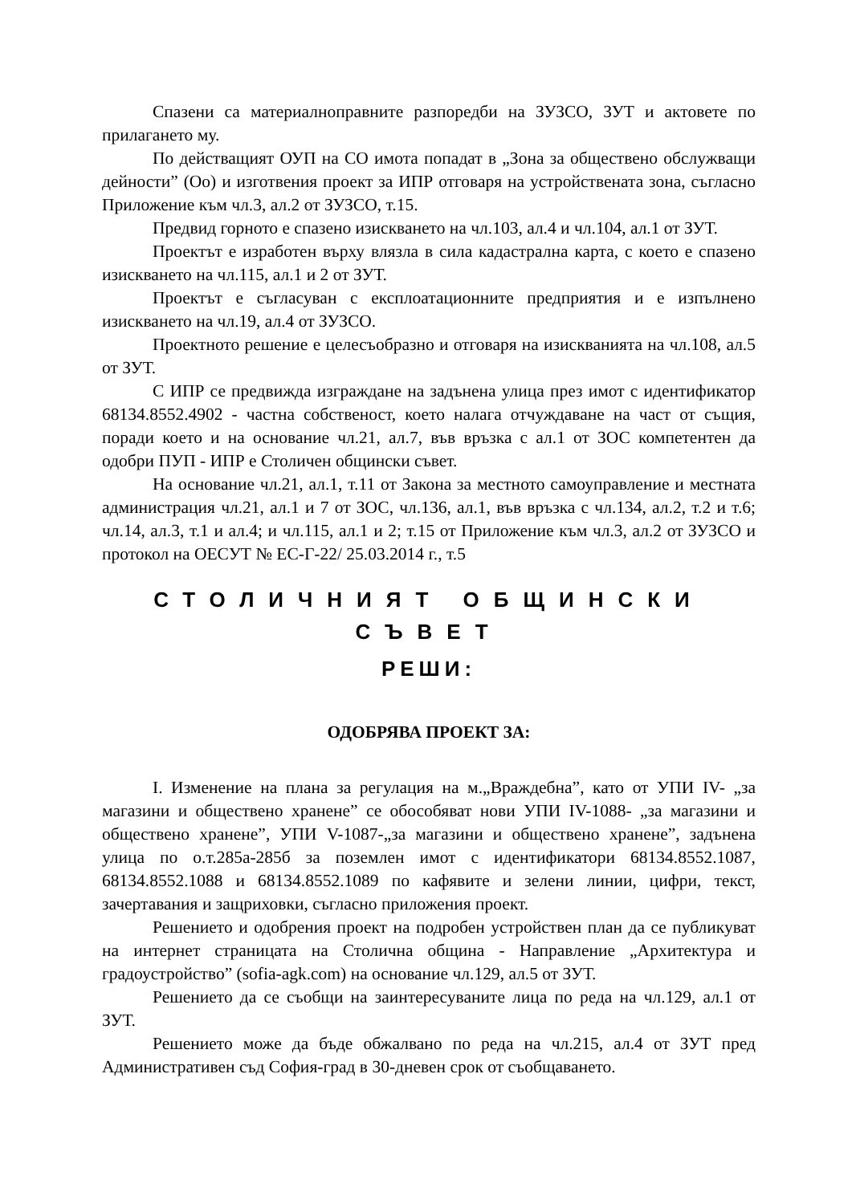Спазени са материалноправните разпоредби на ЗУЗСО, ЗУТ и актовете по прилагането му.
По действащият ОУП на СО имота попадат в „Зона за обществено обслужващи дейности” (Оо) и изготвения проект за ИПР отговаря на устройствената зона, съгласно Приложение към чл.3, ал.2 от ЗУЗСО, т.15.
Предвид горното е спазено изискването на чл.103, ал.4 и чл.104, ал.1 от ЗУТ.
Проектът е изработен върху влязла в сила кадастрална карта, с което е спазено изискването на чл.115, ал.1 и 2 от ЗУТ.
Проектът е съгласуван с експлоатационните предприятия и е изпълнено изискването на чл.19, ал.4 от ЗУЗСО.
Проектното решение е целесъобразно и отговаря на изискванията на чл.108, ал.5 от ЗУТ.
С ИПР се предвижда изграждане на задънена улица през имот с идентификатор 68134.8552.4902 - частна собственост, което налага отчуждаване на част от същия, поради което и на основание чл.21, ал.7, във връзка с ал.1 от ЗОС компетентен да одобри ПУП - ИПР е Столичен общински съвет.
На основание чл.21, ал.1, т.11 от Закона за местното самоуправление и местната администрация чл.21, ал.1 и 7 от ЗОС, чл.136, ал.1, във връзка с чл.134, ал.2, т.2 и т.6; чл.14, ал.3, т.1 и ал.4; и чл.115, ал.1 и 2; т.15 от Приложение към чл.3, ал.2 от ЗУЗСО и протокол на ОЕСУТ № ЕС-Г-22/ 25.03.2014 г., т.5
СТОЛИЧНИЯТ ОБЩИНСКИ СЪВЕТ
РЕШИ:
ОДОБРЯВА ПРОЕКТ ЗА:
I. Изменение на плана за регулация на м.„Враждебна”, като от УПИ IV- „за магазини и обществено хранене” се обособяват нови УПИ IV-1088- „за магазини и обществено хранене”, УПИ V-1087-„за магазини и обществено хранене”, задънена улица по о.т.285а-285б за поземлен имот с идентификатори 68134.8552.1087, 68134.8552.1088 и 68134.8552.1089 по кафявите и зелени линии, цифри, текст, зачертавания и защриховки, съгласно приложения проект.
Решението и одобрения проект на подробен устройствен план да се публикуват на интернет страницата на Столична община - Направление „Архитектура и градоустройство” (sofia-agk.com) на основание чл.129, ал.5 от ЗУТ.
Решението да се съобщи на заинтересуваните лица по реда на чл.129, ал.1 от ЗУТ.
Решението може да бъде обжалвано по реда на чл.215, ал.4 от ЗУТ пред Административен съд София-град в 30-дневен срок от съобщаването.